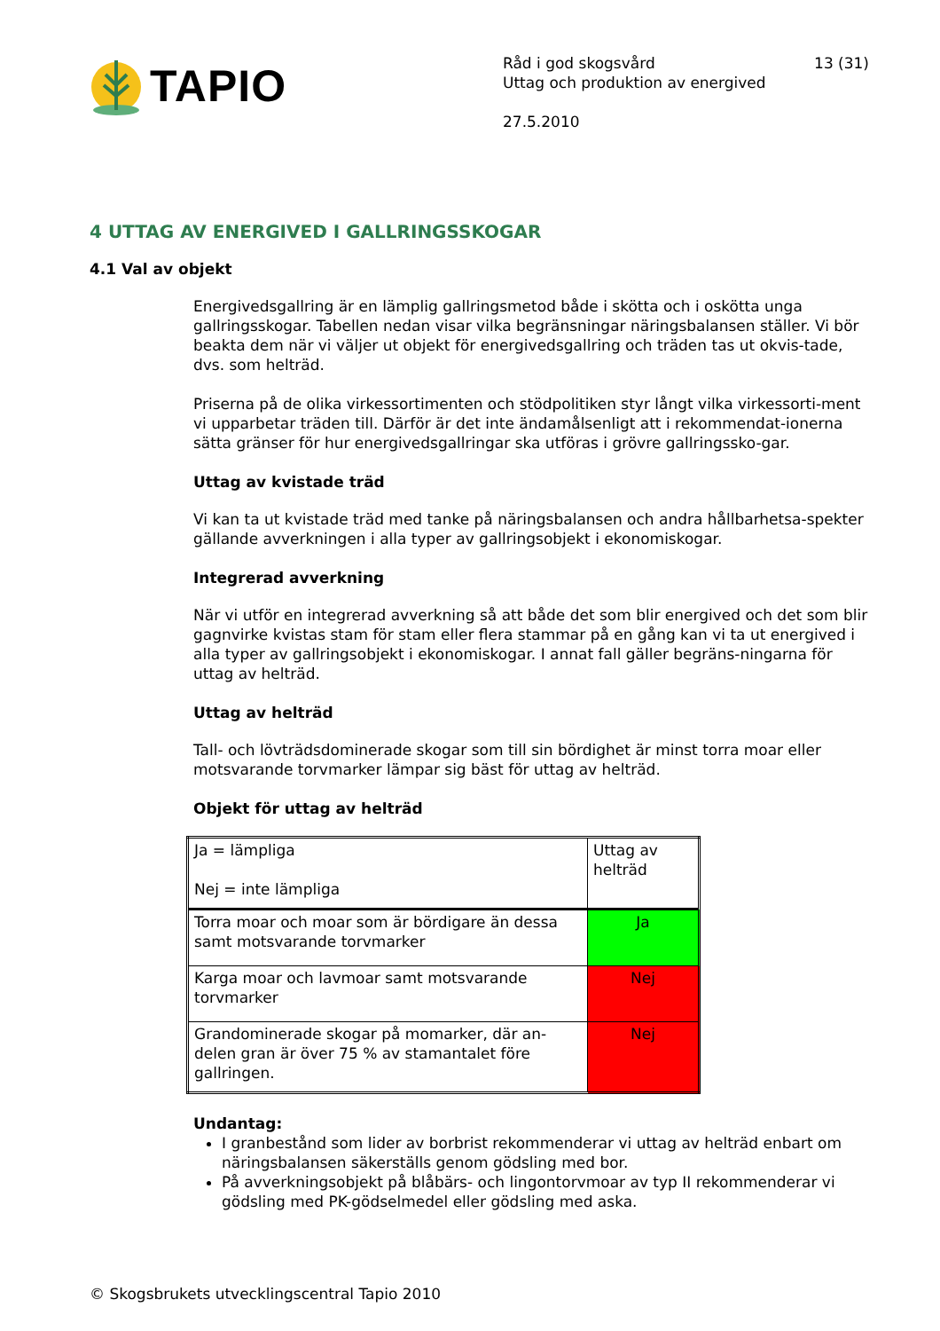TAPIO
Råd i god skogsvård
Uttag och produktion av energived
27.5.2010
13 (31)
4 UTTAG AV ENERGIVED I GALLRINGSSKOGAR
4.1 Val av objekt
Energivedsgallring är en lämplig gallringsmetod både i skötta och i oskötta unga gallringsskogar. Tabellen nedan visar vilka begränsningar näringsbalansen ställer. Vi bör beakta dem när vi väljer ut objekt för energivedsgallring och träden tas ut okvis-tade, dvs. som helträd.
Priserna på de olika virkessortimenten och stödpolitiken styr långt vilka virkessorti-ment vi upparbetar träden till. Därför är det inte ändamålsenligt att i rekommendat-ionerna sätta gränser för hur energivedsgallringar ska utföras i grövre gallringssko-gar.
Uttag av kvistade träd
Vi kan ta ut kvistade träd med tanke på näringsbalansen och andra hållbarhetsa-spekter gällande avverkningen i alla typer av gallringsobjekt i ekonomiskogar.
Integrerad avverkning
När vi utför en integrerad avverkning så att både det som blir energived och det som blir gagnvirke kvistas stam för stam eller flera stammar på en gång kan vi ta ut energived i alla typer av gallringsobjekt i ekonomiskogar. I annat fall gäller begräns-ningarna för uttag av helträd.
Uttag av helträd
Tall- och lövträdsdominerade skogar som till sin bördighet är minst torra moar eller motsvarande torvmarker lämpar sig bäst för uttag av helträd.
Objekt för uttag av helträd
| Ja = lämpliga Nej = inte lämpliga | Uttag av helträd |
| Torra moar och moar som är bördigare än dessa samt motsvarande torvmarker | Ja |
| Karga moar och lavmoar samt motsvarande torvmarker | Nej |
| Grandominerade skogar på momarker, där an-delen gran är över 75 % av stamantalet före gallringen. | Nej |
Undantag:
I granbestånd som lider av borbrist rekommenderar vi uttag av helträd enbart om näringsbalansen säkerställs genom gödsling med bor.
På avverkningsobjekt på blåbärs- och lingontorvmoar av typ II rekommenderar vi gödsling med PK-gödselmedel eller gödsling med aska.
© Skogsbrukets utvecklingscentral Tapio 2010